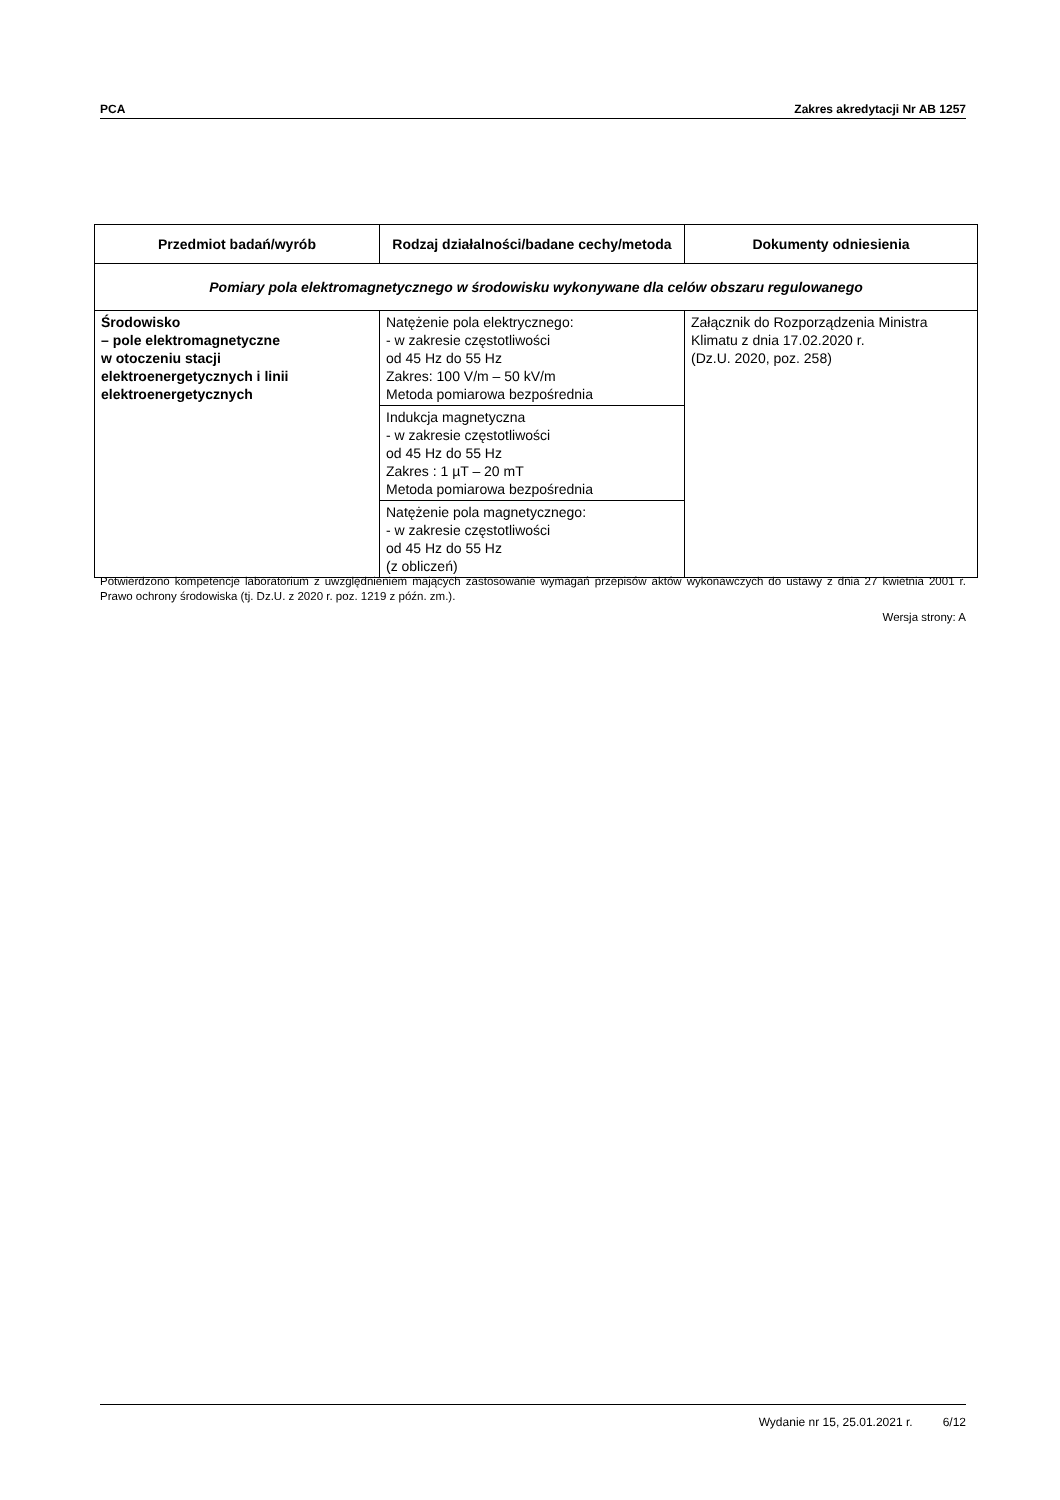PCA Zakres akredytacji Nr AB 1257
| Przedmiot badań/wyrób | Rodzaj działalności/badane cechy/metoda | Dokumenty odniesienia |
| --- | --- | --- |
| Pomiary pola elektromagnetycznego w środowisku wykonywane dla celów obszaru regulowanego | | |
| Środowisko – pole elektromagnetyczne w otoczeniu stacji elektroenergetycznych i linii elektroenergetycznych | Natężenie pola elektrycznego: - w zakresie częstotliwości od 45 Hz do 55 Hz Zakres: 100 V/m – 50 kV/m Metoda pomiarowa bezpośrednia | Załącznik do Rozporządzenia Ministra Klimatu z dnia 17.02.2020 r. (Dz.U. 2020, poz. 258) |
| | Indukcja magnetyczna - w zakresie częstotliwości od 45 Hz do 55 Hz Zakres : 1 µT – 20 mT Metoda pomiarowa bezpośrednia | |
| | Natężenie pola magnetycznego: - w zakresie częstotliwości od 45 Hz do 55 Hz (z obliczeń) | |
Potwierdzono kompetencje laboratorium z uwzględnieniem mających zastosowanie wymagań przepisów aktów wykonawczych do ustawy z dnia 27 kwietnia 2001 r. Prawo ochrony środowiska (tj. Dz.U. z 2020 r. poz. 1219 z późn. zm.).
Wersja strony: A
Wydanie nr 15, 25.01.2021 r. 6/12